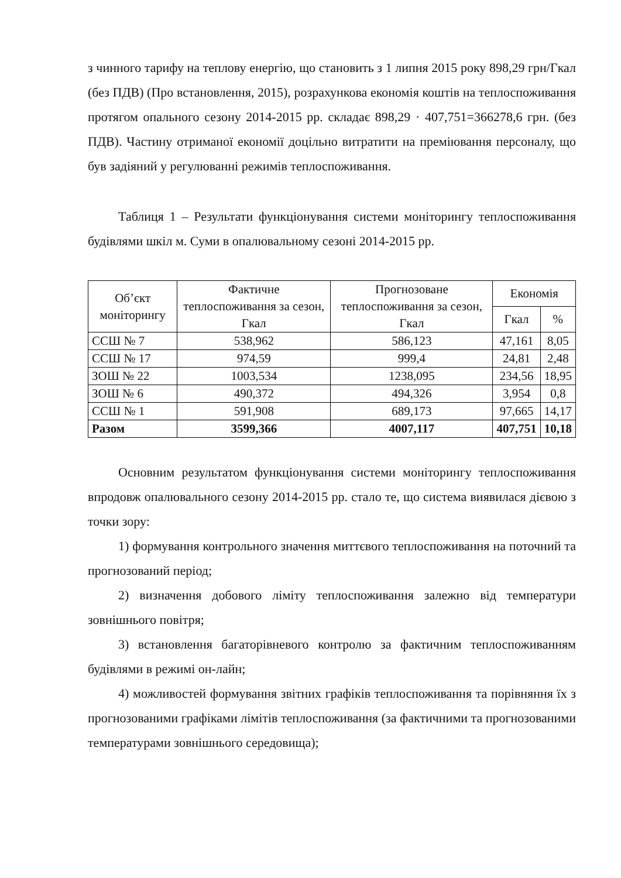з чинного тарифу на теплову енергію, що становить з 1 липня 2015 року 898,29 грн/Гкал (без ПДВ) (Про встановлення, 2015), розрахункова економія коштів на теплоспоживання протягом опального сезону 2014-2015 рр. складає 898,29 · 407,751=366278,6 грн. (без ПДВ). Частину отриманої економії доцільно витратити на преміювання персоналу, що був задіяний у регулюванні режимів теплоспоживання.
Таблиця 1 – Результати функціонування системи моніторингу теплоспоживання будівлями шкіл м. Суми в опалювальному сезоні 2014-2015 рр.
| Об’єкт моніторингу | Фактичне теплоспоживання за сезон, Гкал | Прогнозоване теплоспоживання за сезон, Гкал | Економія | |
| --- | --- | --- | --- | --- |
| | | | Гкал | % |
| ССШ № 7 | 538,962 | 586,123 | 47,161 | 8,05 |
| ССШ № 17 | 974,59 | 999,4 | 24,81 | 2,48 |
| ЗОШ № 22 | 1003,534 | 1238,095 | 234,56 | 18,95 |
| ЗОШ № 6 | 490,372 | 494,326 | 3,954 | 0,8 |
| ССШ № 1 | 591,908 | 689,173 | 97,665 | 14,17 |
| Разом | 3599,366 | 4007,117 | 407,751 | 10,18 |
Основним результатом функціонування системи моніторингу теплоспоживання впродовж опалювального сезону 2014-2015 рр. стало те, що система виявилася дієвою з точки зору:
1) формування контрольного значення миттєвого теплоспоживання на поточний та прогнозований період;
2) визначення добового ліміту теплоспоживання залежно від температури зовнішнього повітря;
3) встановлення багаторівневого контролю за фактичним теплоспоживанням будівлями в режимі он-лайн;
4) можливостей формування звітних графіків теплоспоживання та порівняння їх з прогнозованими графіками лімітів теплоспоживання (за фактичними та прогнозованими температурами зовнішнього середовища);